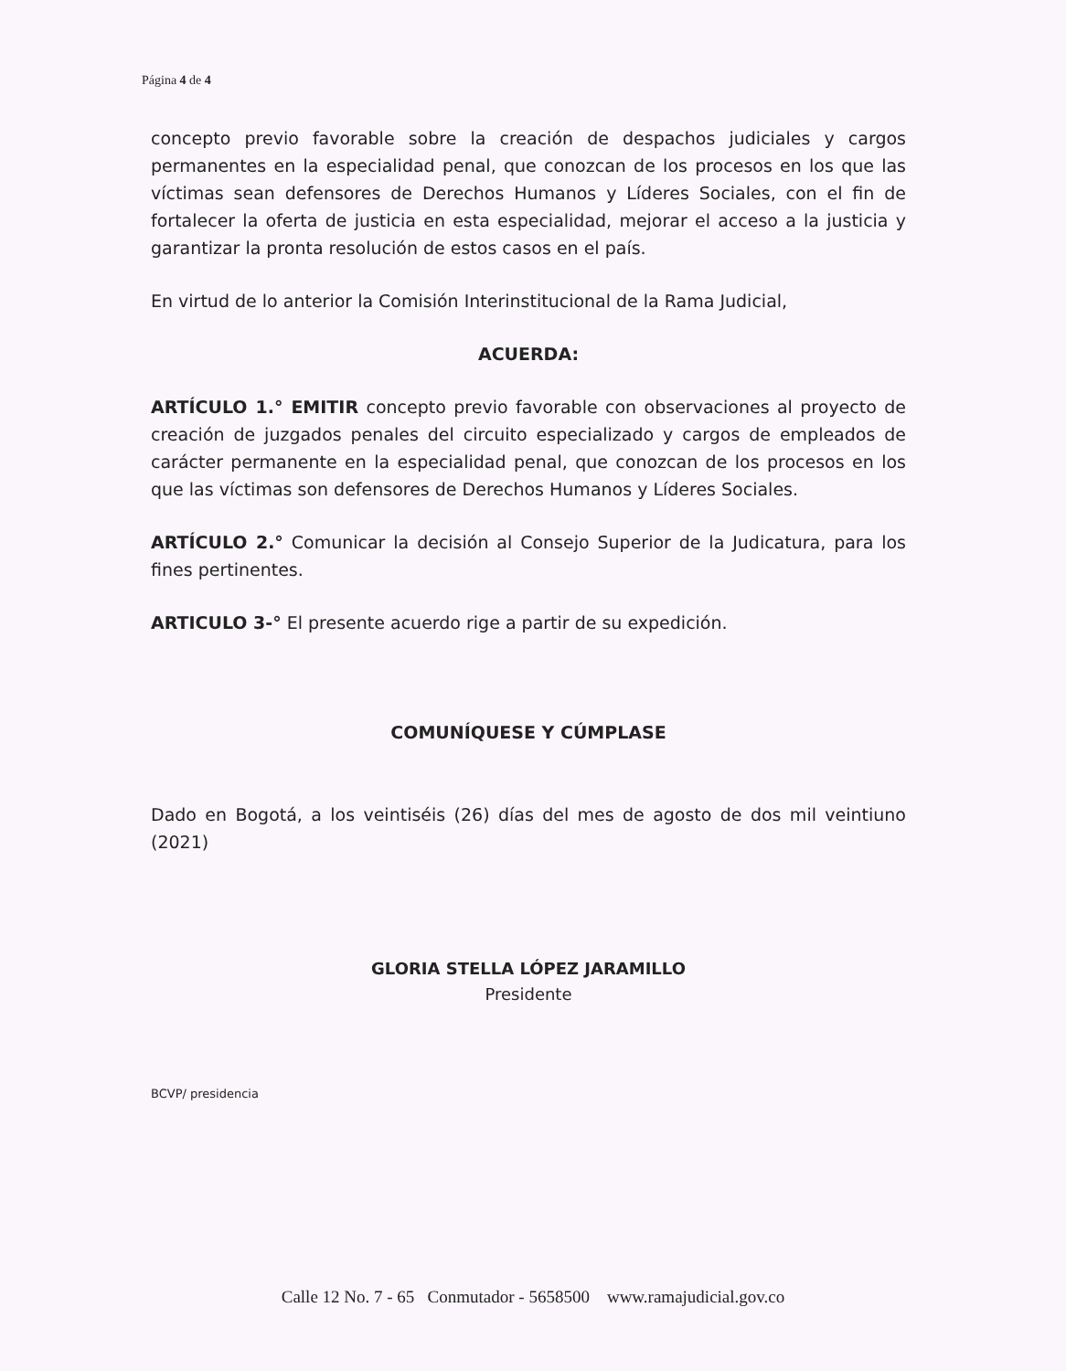Página 4 de 4
concepto previo favorable sobre la creación de despachos judiciales y cargos permanentes en la especialidad penal, que conozcan de los procesos en los que las víctimas sean defensores de Derechos Humanos y Líderes Sociales, con el fin de fortalecer la oferta de justicia en esta especialidad, mejorar el acceso a la justicia y garantizar la pronta resolución de estos casos en el país.
En virtud de lo anterior la Comisión Interinstitucional de la Rama Judicial,
ACUERDA:
ARTÍCULO 1.° EMITIR concepto previo favorable con observaciones al proyecto de creación de juzgados penales del circuito especializado y cargos de empleados de carácter permanente en la especialidad penal, que conozcan de los procesos en los que las víctimas son defensores de Derechos Humanos y Líderes Sociales.
ARTÍCULO 2.° Comunicar la decisión al Consejo Superior de la Judicatura, para los fines pertinentes.
ARTICULO 3-° El presente acuerdo rige a partir de su expedición.
COMUNÍQUESE Y CÚMPLASE
Dado en Bogotá, a los veintiséis (26) días del mes de agosto de dos mil veintiuno (2021)
GLORIA STELLA LÓPEZ JARAMILLO
Presidente
BCVP/ presidencia
Calle 12 No. 7 - 65 Conmutador - 5658500 www.ramajudicial.gov.co